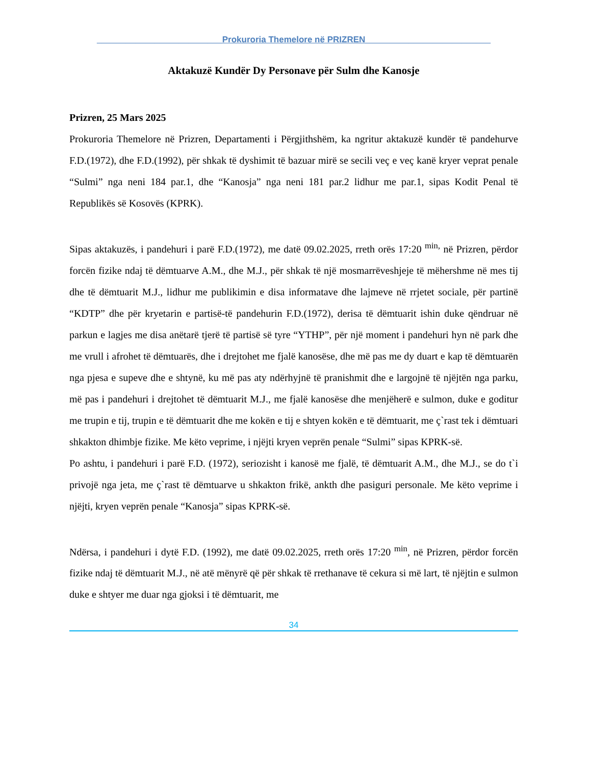__________________________Prokuroria Themelore në PRIZREN__________________________
Aktakuzë Kundër Dy Personave për Sulm dhe Kanosje
Prizren, 25 Mars 2025
Prokuroria Themelore në Prizren, Departamenti i Përgjithshëm, ka ngritur aktakuzë kundër të pandehurve F.D.(1972), dhe F.D.(1992), për shkak të dyshimit të bazuar mirë se secili veç e veç kanë kryer veprat penale “Sulmi” nga neni 184 par.1, dhe “Kanosja” nga neni 181 par.2 lidhur me par.1, sipas Kodit Penal të Republikës së Kosovës (KPRK).
Sipas aktakuzës, i pandehuri i parë F.D.(1972), me datë 09.02.2025, rreth orës 17:20 <sup>min,</sup> në Prizren, përdor forcën fizike ndaj të dëmtuarve A.M., dhe M.J., për shkak të një mosmarrëveshjeje të mëhershme në mes tij dhe të dëmtuarit M.J., lidhur me publikimin e disa informatave dhe lajmeve në rrjetet sociale, për partinë “KDTP” dhe për kryetarin e partisë-të pandehurin F.D.(1972), derisa të dëmtuarit ishin duke qëndruar në parkun e lagjes me disa anëtarë tjerë të partisë së tyre “YTHP”, për një moment i pandehuri hyn në park dhe me vrull i afrohet të dëmtuarës, dhe i drejtohet me fjalë kanosëse, dhe më pas me dy duart e kap të dëmtuarën nga pjesa e supeve dhe e shtynë, ku më pas aty ndërhyjnë të pranishmit dhe e largojnë të njëjtën nga parku, më pas i pandehuri i drejtohet të dëmtuarit M.J., me fjalë kanosëse dhe menjëherë e sulmon, duke e goditur me trupin e tij, trupin e të dëmtuarit dhe me kokën e tij e shtyen kokën e të dëmtuarit, me ç`rast tek i dëmtuari shkakton dhimbje fizike. Me këto veprime, i njëjti kryen veprën penale “Sulmi” sipas KPRK-së.
Po ashtu, i pandehuri i parë F.D. (1972), seriozisht i kanosë me fjalë, të dëmtuarit A.M., dhe M.J., se do t`i privojë nga jeta, me ç`rast të dëmtuarve u shkakton frikë, ankth dhe pasiguri personale. Me këto veprime i njëjti, kryen veprën penale “Kanosja” sipas KPRK-së.
Ndërsa, i pandehuri i dytë F.D. (1992), me datë 09.02.2025, rreth orës 17:20 <sup>min</sup>, në Prizren, përdor forcën fizike ndaj të dëmtuarit M.J., në atë mënyrë që për shkak të rrethanave të cekura si më lart, të njëjtin e sulmon duke e shtyer me duar nga gjoksi i të dëmtuarit, me
34